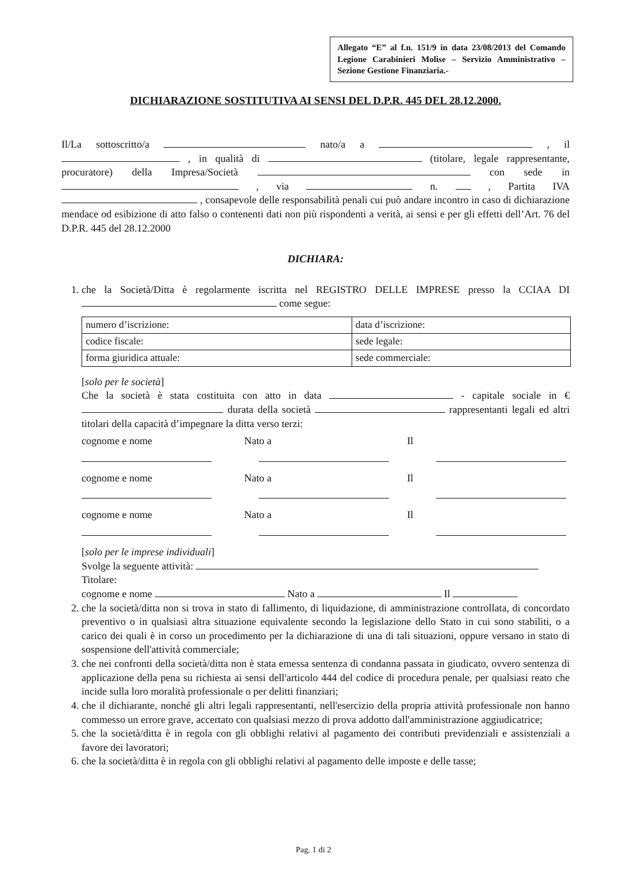Allegato “E” al f.n. 151/9 in data 23/08/2013 del Comando Legione Carabinieri Molise – Servizio Amministrativo – Sezione Gestione Finanziaria.-
DICHIARAZIONE SOSTITUTIVA AI SENSI DEL D.P.R. 445 DEL 28.12.2000.
Il/La sottoscritto/a nato/a a , il , in qualità di (titolare, legale rappresentante, procuratore) della Impresa/Società con sede in , via n. , Partita IVA , consapevole delle responsabilità penali cui può andare incontro in caso di dichiarazione mendace od esibizione di atto falso o contenenti dati non più rispondenti a verità, ai sensi e per gli effetti dell’Art. 76 del D.P.R. 445 del 28.12.2000
DICHIARA:
1. che la Società/Ditta è regolarmente iscritta nel REGISTRO DELLE IMPRESE presso la CCIAA DI come segue:
| numero d’iscrizione: | data d’iscrizione: |
| codice fiscale: | sede legale: |
| forma giuridica attuale: | sede commerciale: |
[solo per le società]
Che la società è stata costituita con atto in data - capitale sociale in € durata della società rappresentanti legali ed altri titolari della capacità d’impegnare la ditta verso terzi:
cognome e nome Nato a Il
cognome e nome Nato a Il
cognome e nome Nato a Il
[solo per le imprese individuali]
Svolge la seguente attività:
Titolare:
cognome e nome Nato a Il
2. che la società/ditta non si trova in stato di fallimento, di liquidazione, di amministrazione controllata, di concordato preventivo o in qualsiasi altra situazione equivalente secondo la legislazione dello Stato in cui sono stabiliti, o a carico dei quali è in corso un procedimento per la dichiarazione di una di tali situazioni, oppure versano in stato di sospensione dell'attività commerciale;
3. che nei confronti della società/ditta non è stata emessa sentenza di condanna passata in giudicato, ovvero sentenza di applicazione della pena su richiesta ai sensi dell'articolo 444 del codice di procedura penale, per qualsiasi reato che incide sulla loro moralità professionale o per delitti finanziari;
4. che il dichiarante, nonché gli altri legali rappresentanti, nell'esercizio della propria attività professionale non hanno commesso un errore grave, accertato con qualsiasi mezzo di prova addotto dall'amministrazione aggiudicatrice;
5. che la società/ditta è in regola con gli obblighi relativi al pagamento dei contributi previdenziali e assistenziali a favore dei lavoratori;
6. che la società/ditta è in regola con gli obblighi relativi al pagamento delle imposte e delle tasse;
Pag. 1 di 2